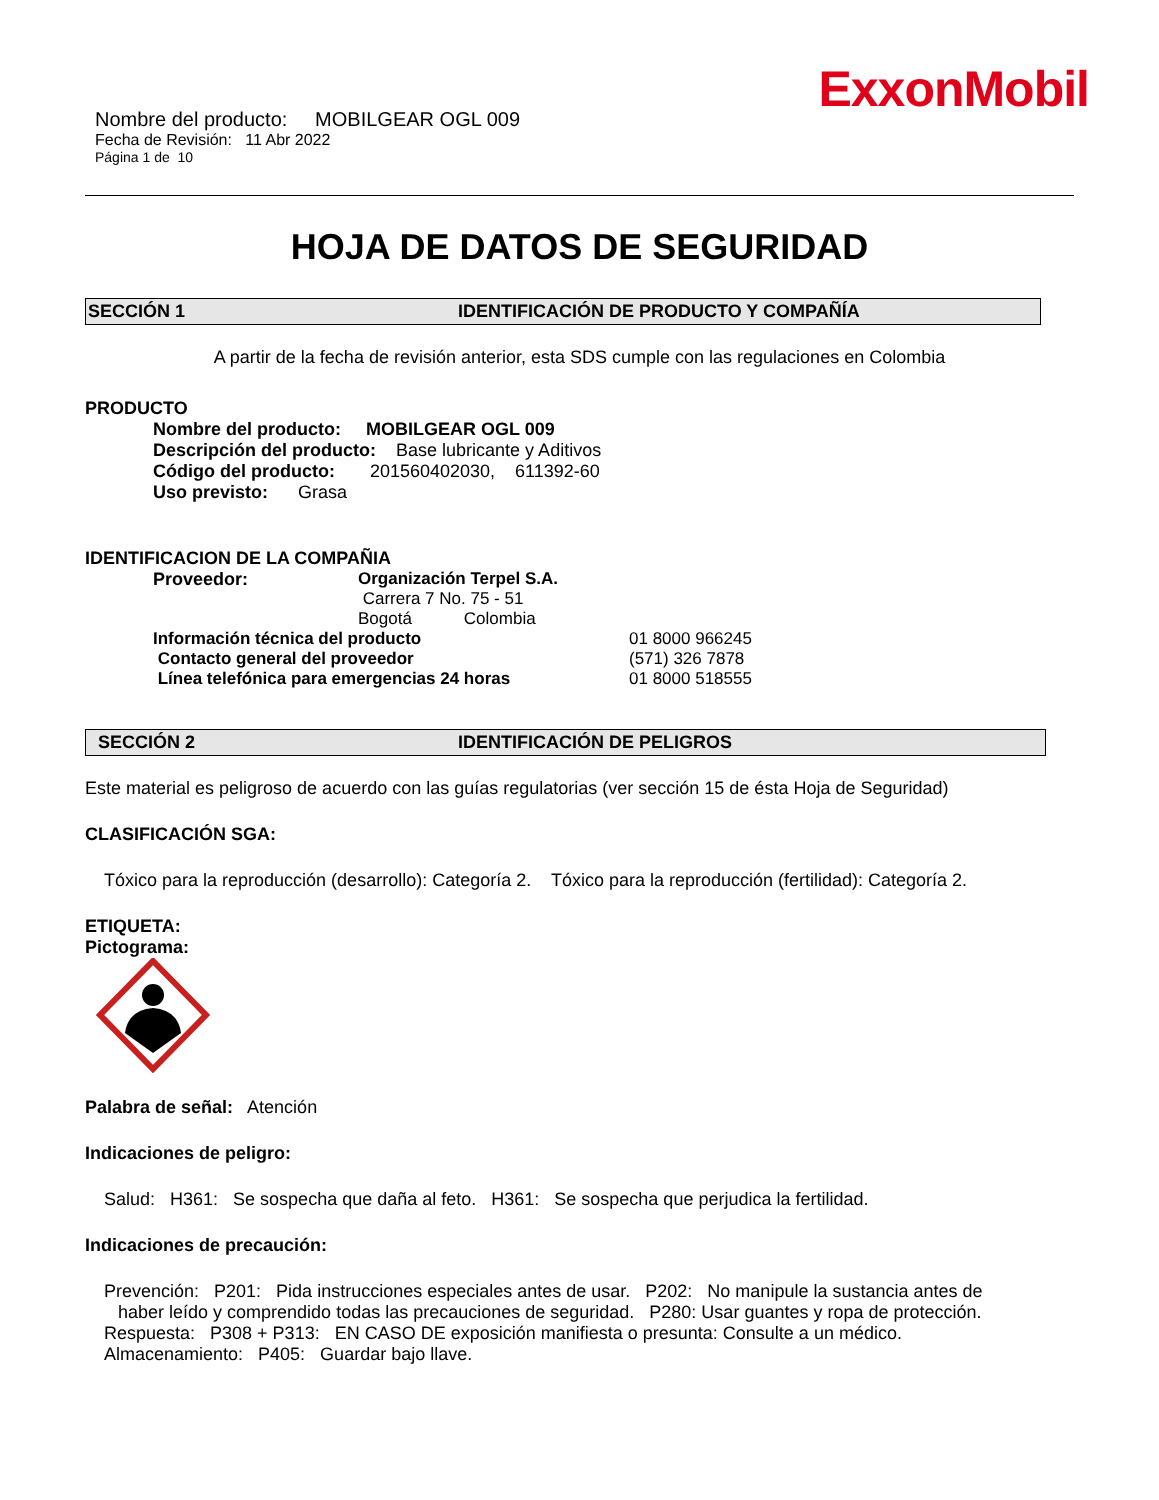ExxonMobil
Nombre del producto: MOBILGEAR OGL 009
Fecha de Revisión: 11 Abr 2022
Página 1 de 10
HOJA DE DATOS DE SEGURIDAD
SECCIÓN 1 IDENTIFICACIÓN DE PRODUCTO Y COMPAÑÍA
A partir de la fecha de revisión anterior, esta SDS cumple con las regulaciones en Colombia
PRODUCTO
Nombre del producto: MOBILGEAR OGL 009
Descripción del producto: Base lubricante y Aditivos
Código del producto: 201560402030, 611392-60
Uso previsto: Grasa
IDENTIFICACION DE LA COMPAÑIA
Proveedor: Organización Terpel S.A.
Carrera 7 No. 75 - 51
Bogotá Colombia
Información técnica del producto 01 8000 966245
Contacto general del proveedor (571) 326 7878
Línea telefónica para emergencias 24 horas 01 8000 518555
SECCIÓN 2 IDENTIFICACIÓN DE PELIGROS
Este material es peligroso de acuerdo con las guías regulatorias (ver sección 15 de ésta Hoja de Seguridad)
CLASIFICACIÓN SGA:
Tóxico para la reproducción (desarrollo): Categoría 2. Tóxico para la reproducción (fertilidad): Categoría 2.
ETIQUETA:
Pictograma:
Palabra de señal: Atención
Indicaciones de peligro:
Salud: H361: Se sospecha que daña al feto. H361: Se sospecha que perjudica la fertilidad.
Indicaciones de precaución:
Prevención: P201: Pida instrucciones especiales antes de usar. P202: No manipule la sustancia antes de
haber leído y comprendido todas las precauciones de seguridad. P280: Usar guantes y ropa de protección.
Respuesta: P308 + P313: EN CASO DE exposición manifiesta o presunta: Consulte a un médico.
Almacenamiento: P405: Guardar bajo llave.